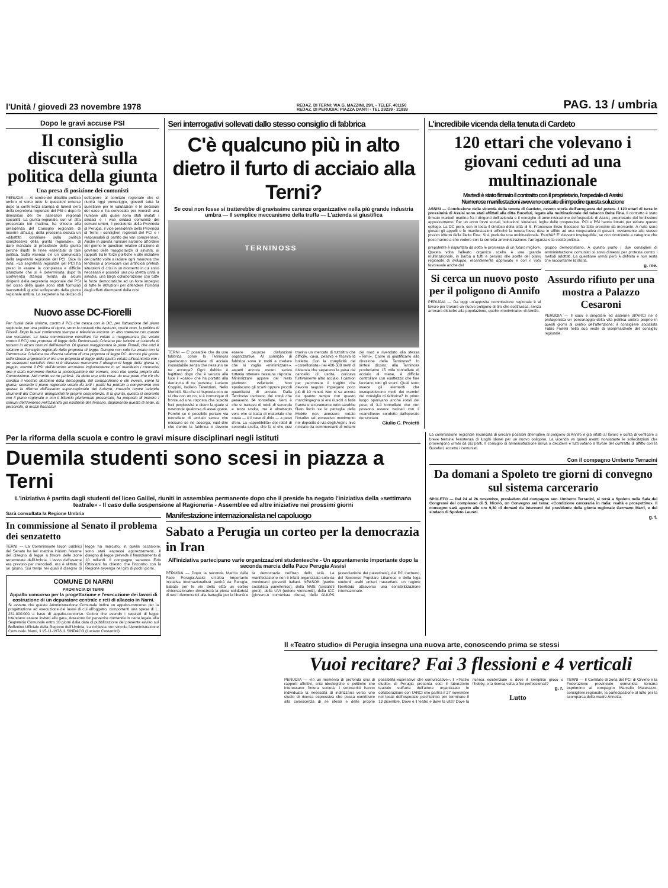l'Unità / giovedì 23 novembre 1978
REDAZ. DI TERNI: VIA G. MAZZINI, 29/L - TELEF. 401150
REDAZ. DI PERUGIA: PIAZZA DANTI - TEL 29239 - 21839
PAG. 13 / umbria
Dopo le gravi accuse PSI
Il consiglio discuterà sulla politica della giunta
Una presa di posizione dei comunisti
PERUGIA — Al centro del dibattito politico umbro vi sono tutte le questioni emerse dopo la conferenza stampa di lunedì sera della segreteria regionale del PSI e dopo le dimissioni dei tre assessori regionali socialisti. La giunta regionale, con un atto presentato ieri mattina, ha chiesto alla presidenza del Consiglio regionale di inserire all'o.d.g. della prossima seduta un «dibattito consiliare sulla politica complessiva della giunta regionale», di dare mandato al presidente della giunta perchè illustri le linee essenziali di tale politica. Sulla vicenda c'è un comunicato della segreteria regionale del PCI. Dice la nota: «La segreteria regionale del PCI ha preso in esame la complessa e difficile situazione che si è determinata dopo la conferenza stampa tenuta da alcuni dirigenti della segreteria regionale del PSI nel corso della quale sono stati formulati inaccettabili giudizi sull'operato della giunta regionale umbra. La segreteria ha deciso di sottoporre al comitato regionale che si riunirà oggi pomeriggio, giovedì tutta la questione per le valutazioni e le decisioni del caso e ha convocato per venerdì una riunione alla quale sono stati invitati i sindaci e i vice sindaci comunisti dei comuni umbri, il presidente della Provincia di Perugia, il vice presidente della Provincia di Terni, i consiglieri regionali del PCI e i responsabili di partito dei vari comprensori. Anche in questa riunione saranno all'ordine del giorno le questioni relative all'azione di governo delle maggioranze di sinistra, ai rapporti tra le forze politiche e alle iniziative del partito volte a isolare ogni manovra che tendesse a provocare con artificiosi pretesti situazioni di crisi in un momento in cui sono necessari e possibili una più stretta unità a sinistra, una larga collaborazione con tutte le forze democratiche ed un forte impegno di tutte le istituzioni per difendere l'Umbria dagli effetti dirompenti della crisi
Nuovo asse DC-Fiorelli
Per l'unità delle sinistre, contro il PCI che tresca con la DC, per l'attuazione del piano regionale, per una politica di rigore: sono le costanti che ispirano, com'è noto, la politica di Fiorelli. Dopo le sue conferenze stampa e televisive escono un atto coerente con queste sue vocazioni. La terza commissione consiliare ha votato a maggioranza (ha votato contro il PCI) una proposta di legge della Democrazia Cristiana per istituire un'azienda di turismo in alcuni comuni dell'Amerino. Di questa maggioranza fa parte Fiorelli, che anzi è relatore in Consiglio regionale della proposta di legge. Dunque non solo ha votato con la Democrazia Cristiana ma diventa relatore di una proposta di legge DC. Ancora più grave: sullo stesso argomento vi era una proposta di legge della giunta votata all'unanimità con i tre assessori socialisti. Non si è discusso nemmeno il disegno di legge della giunta e, peggio, mentre il PSI dell'Amerino accusava ingiustamente in un manifesto i comunisti non è stata nemmeno decisa la partecipazione dei comuni, cosa che spetta proprio alla Commissione. Nel merito se ne parlerà. Va detta una sola cosa: da una parte che c'è chi cavalca il vecchio destriero della demagogia, del campanilismo e chi invece, come la giunta, secondo il piano regionale votato da tutti i partiti ha portato a compimento con questa la riforma dell'assetto super-regionale del turismo, creando nuove aziende strumenti dei Comuni, delegandoli le proprie competenze. E la giunta, questa sì coerente con il piano regionale e con il bilancio pluriennale presentato, ha proposto di inserire i comuni dell'Amerino nell'azienda già esistente del Ternano, disponendo questa di sede, di personale, di mezzi finanziari.
Seri interrogativi sollevati dallo stesso consiglio di fabbrica
C'è qualcuno più in alto dietro il furto di acciaio alla Terni?
Se così non fosse si tratterebbe di gravissime carenze organizzative nella più grande industria umbra — Il semplice meccanismo della truffa — L'azienda si giustifica
TERNINOSS
TERNI — E' possibile che da una fabbrica come la Terninoss spariscano tonnellate di acciaio inossidabile senza che nessuno se ne accorga? Ogni dubbio è legittimo dopo che è venuto alla luce il «caso» che ha portato alla denuncia di tre persone: Luciano Coppini, Isollero Terenziani, Nello Morbidi. Sia che si risponda con un sì che con un no, si è comunque di fronte ad una risposta che suscita forti perplessità e dietro la quale si nasconde qualcosa di assai grave. Perchè se è possibile portare via tonnellate di acciaio senza che nessuno se ne accorga, vuol dire che dentro la fabbrica ci devono essere paurose disfunzioni organizzative. Al consiglio di fabbrica sono in molti a credere che si voglia «minimizzare». aspetti ancora oscuri, senza tuttavia ottenere nessuna risposta. Minimizzare appare del resto piuttosto velleitario. Non spariscono gli scarti oppure piccoli quantitativi di acciaio. Dalla Terninoss uscivano dei rotoli che pesavano 34 tonnellate. Vero è che si trattava di rotoli di seconda e terza scelta, ma è altrettanto vero che si tratta di materiale che costa — è il caso di dirlo — a peso d'oro. La «appetibilità» dei rotoli di seconda scelta, che fa sì che essi trovino un mercato di tutt'altro che difficile. cava, pesava e faceva la bolletta. Con la complicità del «carrellonista» nei 400-500 metri di distanza che separano la pesa dal cancello di uscita, caricava furtivamente altro acciaio. I camion per percorrere il tragitto che devono seguire impiegano poco più di 10 minuti. Non si sa ancora da quanto tempo con questo marchingegno si era riusciti a farla franca e sicuramente tutto sarebbe filato liscio se le pattuglie della Mobile non avessero notato l'insolito ed eccessivo movimento nel deposito di via degli Argini. niva riciclato da commercianti di rottami del nord e rivenduto alla stessa «Terni». Come si giustificano alla direzione della Terninoss? In sintesi dicono: alla Terninoss produciamo 15 mila tonnellate di acciaio al mese, è difficile controllare con esattezza che fine facciano tutti gli scarti. Quali sono invece gli elementi che insospettiscono molti dei membri del consiglio di fabbrica? In primo luogo sparivano anche rotoli del peso di 3-4 tonnellate che non possono essere caricati con il «carrellone» condotto dall'operaio denunciato.
Giulio C. Proietti
L'incredibile vicenda della tenuta di Cardeto
120 ettari che volevano i giovani ceduti ad una multinazionale
Martedì è stato firmato il contratto con il proprietario, l'ospedale di Assisi
Numerose manifestazioni avevano cercato di impedire questa soluzione
ASSISI — Conclusione della vicenda della tenuta di Cardeto, ovvero storia dell'arroganza del potere. I 120 ettari di terra in prossimità di Assisi sono stati affittati alla ditta Bucefari, legata alla multinazionale del tabacco Delta Fina. Il contratto è stato firmato martedì mattina fra i dirigenti dell'azienda e il consiglio di amministrazione dell'ospedale di Assisi, proprietario del fertilissimo appezzamento. Per un anno forze sociali, istituzioni, sindacati, leghe delle cooperative, PCI e PSI hanno lottato per evitare questo epilogo. La DC però, con in testa il sindaco della città di S. Francesco Enzo Boccacci ha fatto orecchie da mercante. A nulla sono giovati gli appelli e le manifestazioni affinchè la tenuta fosse data in affitto ad una cooperativa di giovani, ovviamente allo stesso prezzo offerto dalla Delta Fina. Si è preferita una multinazionale. Perchè? E' davvero inspiegabile, se non ricorrendo a categorie che poco hanno a che vedere con la corretta amministrazione: l'arroganza e la cecità politica.
prepotente è rispuntato da sotto le promesse di un futuro migliore. Questa volta l'alleato organico scelto è una grande multinazionale, in barba a tutti e persino alle scelte del piano regionale di sviluppo, recentemente approvato e con il voto favorevole anche del
Si cerca un nuovo posto per il poligono di Annifo
PERUGIA — Da oggi un'apposita commissione regionale è al lavoro per trovare un nuovo poligono di tiro che sostituisca, senza arrecare disturbo alla popolazione, quello «incriminato» di Annifo.
gruppo democristiano. A questo punto i due consiglieri di amministrazione comunisti si sono dimessi per protesta contro i metodi adottati. La questione ormai però è definita e non resta che raccontarne la storia.
g. me.
Assurdo rifiuto per una mostra a Palazzo Cesaroni
PERUGIA — Il caso è singolare ed assieme all'ARCI ne è protagonista un personaggio della vita politica umbra proprio in questi giorni al centro dell'attenzione: il consigliere socialista Fabio Fiorelli nella sua veste di vicepresidente del consiglio regionale.
Per la riforma della scuola e contro le gravi misure disciplinari negli istituti
Duemila studenti sono scesi in piazza a Terni
L'iniziativa è partita dagli studenti del liceo Galilei, riuniti in assemblea permanente dopo che il preside ha negato l'iniziativa della «settimana teatrale» - Il caso della sospensione al Ragioneria - Assemblee ed altre iniziative nei prossimi giorni
Sarà consultata la Regione Umbria
In commissione al Senato il problema dei senzatetto
TERNI — La Commissione lavori pubblici del Senato ha ieri mattina iniziato l'esame del disegno di legge a favore delle zone terremotate dell'Umbria. L'avvio dell'esame era previsto per mercoledì, ma è slittato di un giorno. Sui tempi nei quali il disegno di legge ha marciato, in quella occasione, sono stati espressi apprezzamenti. Il disegno di legge prevede il finanziamento di 10 miliardi. Il compagno senatore Ezio Ottaviani ha chiesto che l'incontro con la Regione avvenga nel giro di pochi giorni.
COMUNE DI NARNI
PROVINCIA DI TERNI
Appalto concorso per la progettazione e l'esecuzione dei lavori di costruzione di un depuratore centrale e reti di allaccio in Narni.
Si avverte che questa Amministrazione Comunale indice un appalto-concorso per la progettazione ed esecuzione dei lavori di cui all'oggetto, comportanti una spesa di L. 231.000.000 a base di appalto-concorso. Coloro che avendo i requisiti di legge intendano essere invitati alla gara, dovranno far pervenire domanda in carta legale alla Segreteria Comunale entro 10 giorni dalla data di pubblicazione del presente avviso sul Bollettino Ufficiale della Regione dell'Umbria. La richiesta non vincola l'Amministrazione Comunale. Narni, li 15-11-1978 IL SINDACO (Luciano Costantini)
Manifestazione internazionalista nel capoluogo
Sabato a Perugia un corteo per la democrazia in Iran
All'iniziativa partecipano varie organizzazioni studentesche - Un appuntamento importante dopo la seconda marcia della Pace Perugia Assisi
PERUGIA — Dopo la seconda Marcia della Pace Perugia-Assisi un'altra importante iniziativa internazionalista partirà da Perugia. Sabato per le vie della città un corteo «internazionale» dimostrerà la piena solidarietà di tutti i democratici alla battaglia per la libertà e la democrazia nell'Iran dello scià. La manifestazione non è infatti organizzata solo da movimenti giovanili italiani. NPASOK (partito socialista panellenico), della NMS (socialisti greci), della UVI (unione vietnamiti), della ICC (giovent-ù comunista cilena), della GULPS (associazione dei palestinesi), del PC iracheno, del Soccorso Popolare Libanese e della lega studenti arabi unitari nasseriani. un regime liberticida attraverso una sensibilizzazione internazionale.
La commissione regionale incaricata di cercare possibili alternative al poligono di Annifo è già infatti al lavoro e conta di verificare a breve termine l'esistenza di luoghi idonei per un nuovo poligono. La vicenda va quindi avanti nonostante le sollecitazioni che provengono ormai da più parti. Il consiglio di amministrazione arriva a decidere e tutti votano a favore del contratto di affitto con la Bucefari, eccetto i comunisti.
Con il compagno Umberto Terracini
Da domani a Spoleto tre giorni di convegno sul sistema carcerario
SPOLETO — Dal 24 al 26 novembre, presieduto dal compagno sen. Umberto Terracini, si terrà a Spoleto nella Sala dei Congressi del complesso di S. Nicolò, un Convegno sul tema: «Condizione carceraria in Italia: realtà e prospettive». Il convegno sarà aperto alle ore 9,30 di domani da interventi del presidente della giunta regionale Germano Marri, e del sindaco di Spoleto Laureti.
g. t.
Il «Teatro studio» di Perugia insegna una nuova arte, conoscendo prima se stessi
Vuoi recitare? Fai 3 flessioni e 4 verticali
PERUGIA — «In un momento di profonda crisi di rapporti affettivi, crisi ideologiche e politiche che interessano l'intera società, i sottoscritti hanno individuato la necessità di indirizzarsi verso uno studio di ricerca espressiva che possa contribuire alla conoscenza di se stessi e delle proprie possibilità espressive che comunicative». Il «Teatro studio» di Perugia presenta così il laboratorio teatrale sull'arte dell'attore organizzato in collaborazione con l'ARCI che partirà il 27 novembre nei locali dell'ospedale psichiatrico per terminare il 13 dicembre. Dove è il teatro e dove la vita? Dove la ricerca esistenziale e dove il semplice gioco o l'hobby, o la ricerca volta a fini professionali?
g. r.
Lutto
TERNI — Il Comitato di zona del PCI di Orvieto e la Federazione provinciale comunista ternana esprimono al compagno Marcello Materazzo, consigliere regionale, la partecipazione al lutto per la scomparsa della madre Annetta.